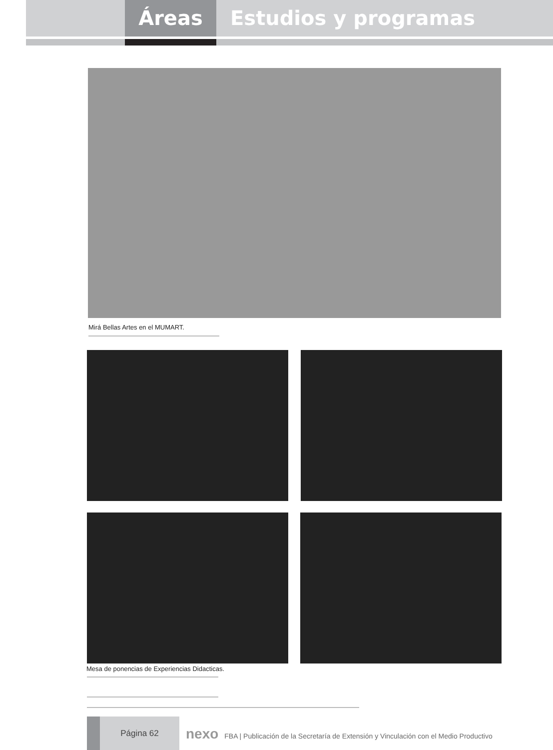Áreas Estudios y programas
Mirá Bellas Artes en el MUMART.
Mesa de ponencias de Experiencias Didacticas.
Página 62
nexo FBA | Publicación de la Secretaría de Extensión y Vinculación con el Medio Productivo